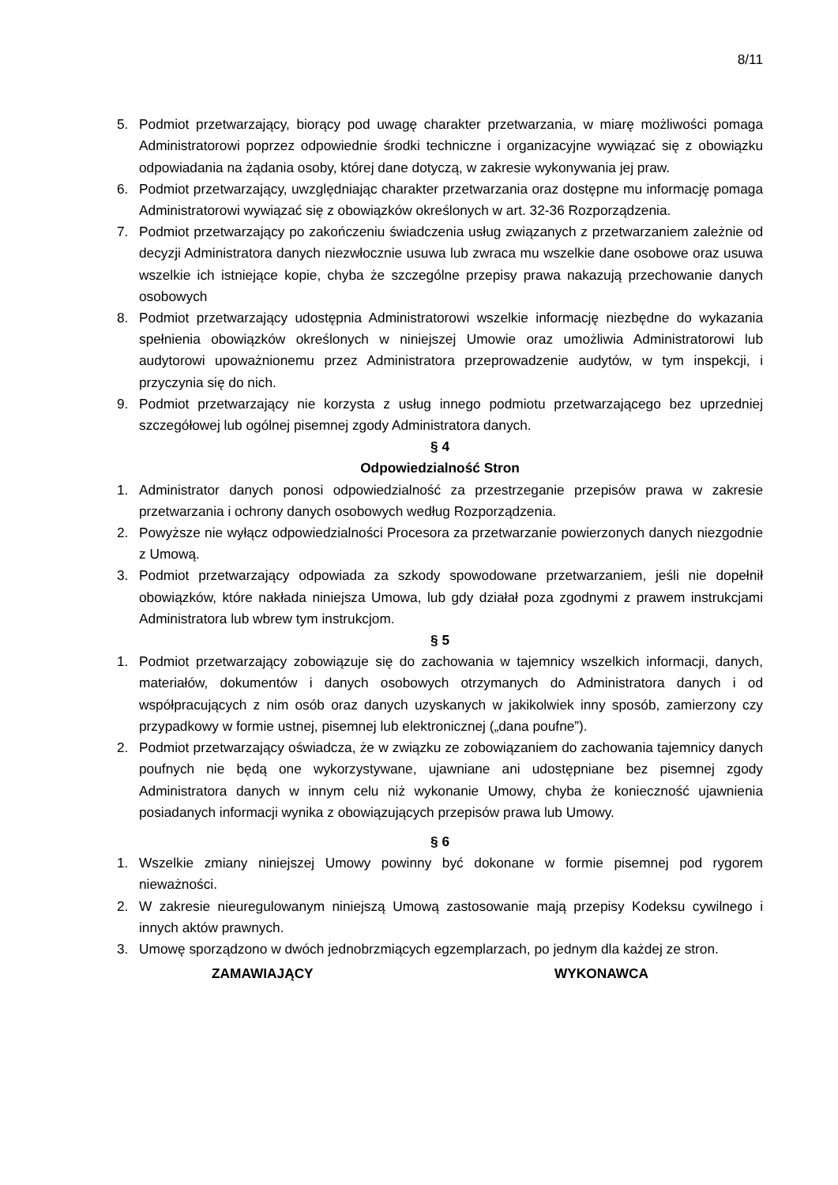8/11
5. Podmiot przetwarzający, biorący pod uwagę charakter przetwarzania, w miarę możliwości pomaga Administratorowi poprzez odpowiednie środki techniczne i organizacyjne wywiązać się z obowiązku odpowiadania na żądania osoby, której dane dotyczą, w zakresie wykonywania jej praw.
6. Podmiot przetwarzający, uwzględniając charakter przetwarzania oraz dostępne mu informację pomaga Administratorowi wywiązać się z obowiązków określonych w art. 32-36 Rozporządzenia.
7. Podmiot przetwarzający po zakończeniu świadczenia usług związanych z przetwarzaniem zależnie od decyzji Administratora danych niezwłocznie usuwa lub zwraca mu wszelkie dane osobowe oraz usuwa wszelkie ich istniejące kopie, chyba że szczególne przepisy prawa nakazują przechowanie danych osobowych
8. Podmiot przetwarzający udostępnia Administratorowi wszelkie informację niezbędne do wykazania spełnienia obowiązków określonych w niniejszej Umowie oraz umożliwia Administratorowi lub audytorowi upoważnionemu przez Administratora przeprowadzenie audytów, w tym inspekcji, i przyczynia się do nich.
9. Podmiot przetwarzający nie korzysta z usług innego podmiotu przetwarzającego bez uprzedniej szczegółowej lub ogólnej pisemnej zgody Administratora danych.
§ 4
Odpowiedzialność Stron
1. Administrator danych ponosi odpowiedzialność za przestrzeganie przepisów prawa w zakresie przetwarzania i ochrony danych osobowych według Rozporządzenia.
2. Powyższe nie wyłącz odpowiedzialności Procesora za przetwarzanie powierzonych danych niezgodnie z Umową.
3. Podmiot przetwarzający odpowiada za szkody spowodowane przetwarzaniem, jeśli nie dopełnił obowiązków, które nakłada niniejsza Umowa, lub gdy działał poza zgodnymi z prawem instrukcjami Administratora lub wbrew tym instrukcjom.
§ 5
1. Podmiot przetwarzający zobowiązuje się do zachowania w tajemnicy wszelkich informacji, danych, materiałów, dokumentów i danych osobowych otrzymanych do Administratora danych i od współpracujących z nim osób oraz danych uzyskanych w jakikolwiek inny sposób, zamierzony czy przypadkowy w formie ustnej, pisemnej lub elektronicznej („dana poufne”).
2. Podmiot przetwarzający oświadcza, że w związku ze zobowiązaniem do zachowania tajemnicy danych poufnych nie będą one wykorzystywane, ujawniane ani udostępniane bez pisemnej zgody Administratora danych w innym celu niż wykonanie Umowy, chyba że konieczność ujawnienia posiadanych informacji wynika z obowiązujących przepisów prawa lub Umowy.
§ 6
1. Wszelkie zmiany niniejszej Umowy powinny być dokonane w formie pisemnej pod rygorem nieważności.
2. W zakresie nieuregulowanym niniejszą Umową zastosowanie mają przepisy Kodeksu cywilnego i innych aktów prawnych.
3. Umowę sporządzono w dwóch jednobrzmiących egzemplarzach, po jednym dla każdej ze stron.
ZAMAWIAJĄCY WYKONAWCA